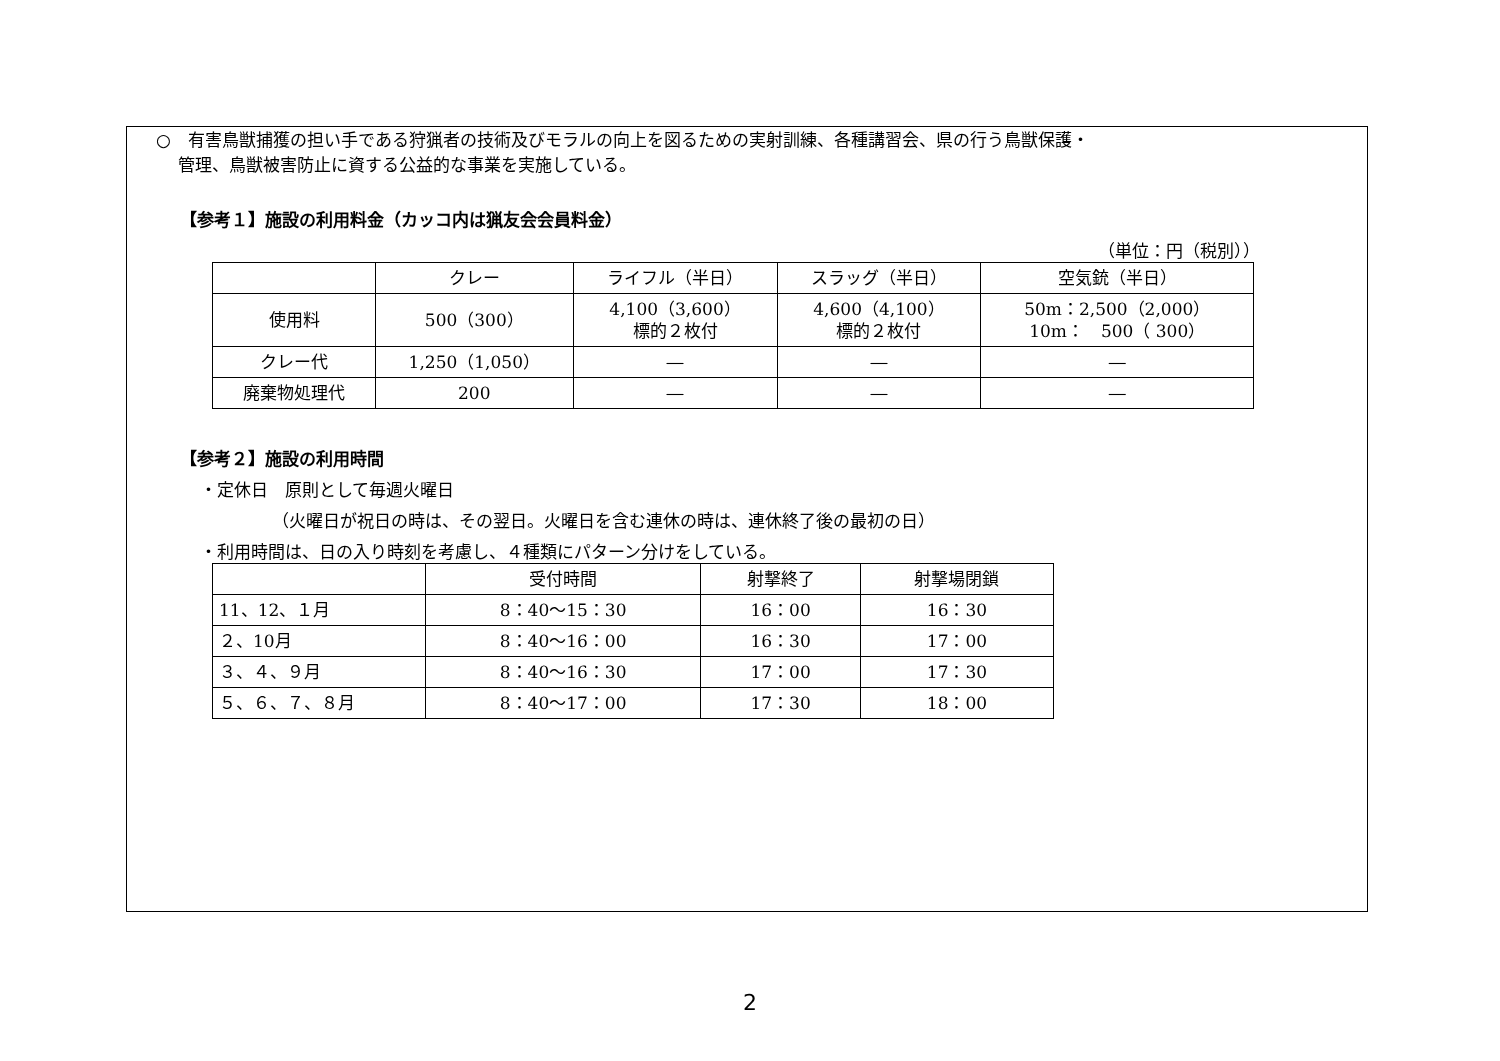○　有害鳥獣捕獲の担い手である狩猟者の技術及びモラルの向上を図るための実射訓練、各種講習会、県の行う鳥獣保護・
管理、鳥獣被害防止に資する公益的な事業を実施している。
【参考１】施設の利用料金（カッコ内は猟友会会員料金）
（単位：円（税別））
| | クレー | ライフル（半日） | スラッグ（半日） | 空気銃（半日） |
| 使用料 | 500（300） | 4,100（3,600） 標的２枚付 | 4,600（4,100） 標的２枚付 | 50m：2,500（2,000） 10m： 500（ 300） |
| クレー代 | 1,250（1,050） | ― | ― | ― |
| 廃棄物処理代 | 200 | ― | ― | ― |
【参考２】施設の利用時間
・定休日　原則として毎週火曜日
（火曜日が祝日の時は、その翌日。火曜日を含む連休の時は、連休終了後の最初の日）
・利用時間は、日の入り時刻を考慮し、４種類にパターン分けをしている。
| | 受付時間 | 射撃終了 | 射撃場閉鎖 |
| 11、12、１月 | 8：40～15：30 | 16：00 | 16：30 |
| ２、10月 | 8：40～16：00 | 16：30 | 17：00 |
| ３、４、９月 | 8：40～16：30 | 17：00 | 17：30 |
| ５、６、７、８月 | 8：40～17：00 | 17：30 | 18：00 |
2